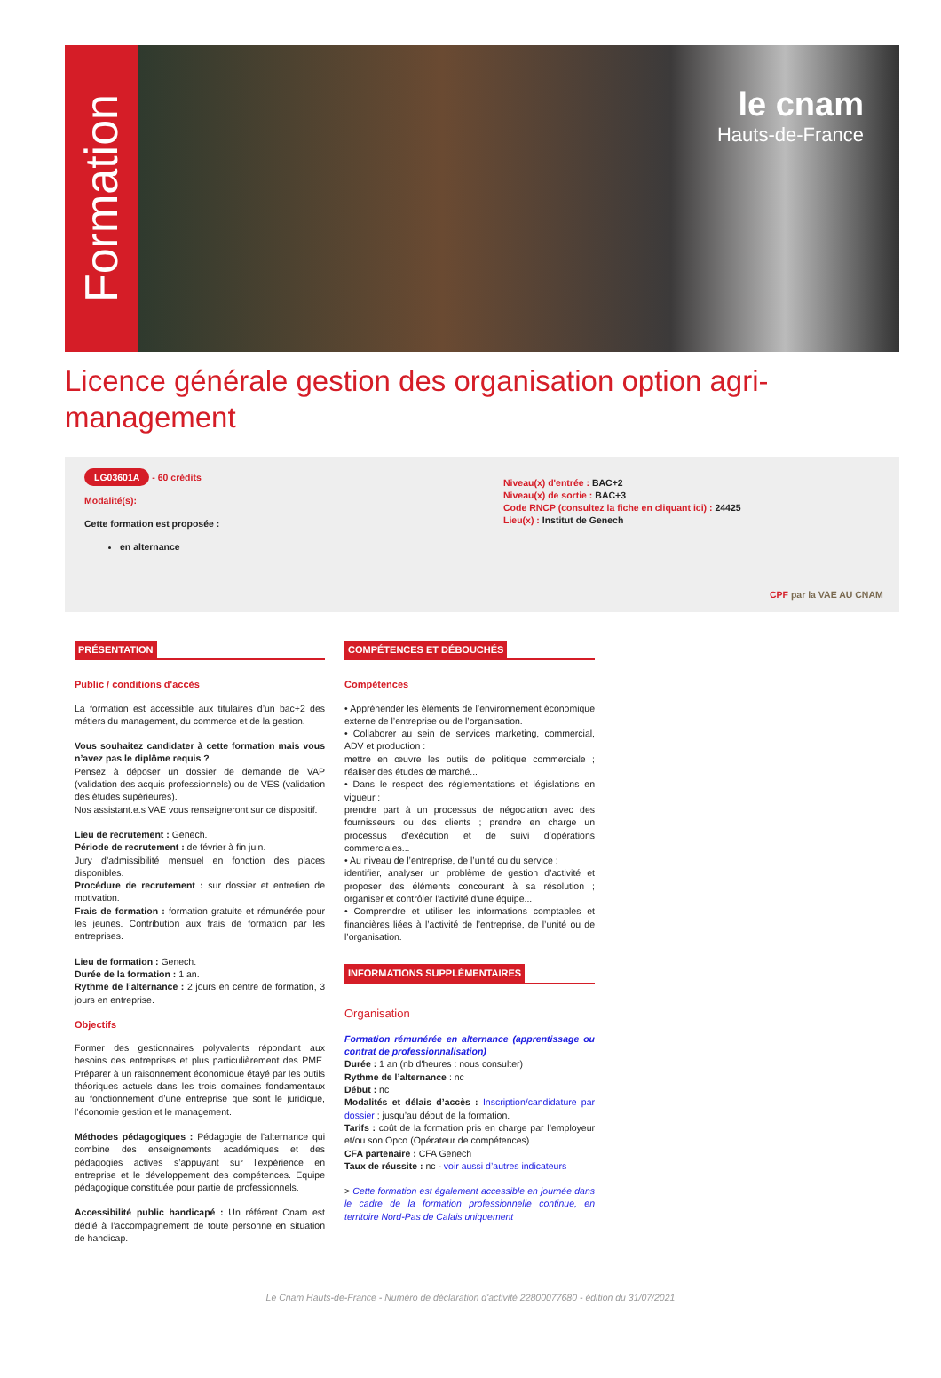Formation
le cnam
Hauts-de-France
Licence générale gestion des organisation option agri-management
LG03601A - 60 crédits
Modalité(s):
Cette formation est proposée :
en alternance
Niveau(x) d'entrée : BAC+2
Niveau(x) de sortie : BAC+3
Code RNCP (consultez la fiche en cliquant ici) : 24425
Lieu(x) : Institut de Genech
CPF par la VAE AU CNAM
PRÉSENTATION
Public / conditions d'accès
La formation est accessible aux titulaires d’un bac+2 des métiers du management, du commerce et de la gestion.
Vous souhaitez candidater à cette formation mais vous n’avez pas le diplôme requis ?
Pensez à déposer un dossier de demande de VAP (validation des acquis professionnels) ou de VES (validation des études supérieures).
Nos assistant.e.s VAE vous renseigneront sur ce dispositif.
Lieu de recrutement : Genech.
Période de recrutement : de février à fin juin.
Jury d’admissibilité mensuel en fonction des places disponibles.
Procédure de recrutement : sur dossier et entretien de motivation.
Frais de formation : formation gratuite et rémunérée pour les jeunes. Contribution aux frais de formation par les entreprises.
Lieu de formation : Genech.
Durée de la formation : 1 an.
Rythme de l’alternance : 2 jours en centre de formation, 3 jours en entreprise.
Objectifs
Former des gestionnaires polyvalents répondant aux besoins des entreprises et plus particulièrement des PME. Préparer à un raisonnement économique étayé par les outils théoriques actuels dans les trois domaines fondamentaux au fonctionnement d’une entreprise que sont le juridique, l’économie gestion et le management.
Méthodes pédagogiques : Pédagogie de l'alternance qui combine des enseignements académiques et des pédagogies actives s’appuyant sur l'expérience en entreprise et le développement des compétences. Equipe pédagogique constituée pour partie de professionnels.
Accessibilité public handicapé : Un référent Cnam est dédié à l’accompagnement de toute personne en situation de handicap.
COMPÉTENCES ET DÉBOUCHÉS
Compétences
• Appréhender les éléments de l’environnement économique externe de l’entreprise ou de l’organisation.
• Collaborer au sein de services marketing, commercial, ADV et production :
mettre en œuvre les outils de politique commerciale ; réaliser des études de marché...
• Dans le respect des réglementations et législations en vigueur :
prendre part à un processus de négociation avec des fournisseurs ou des clients ; prendre en charge un processus d’exécution et de suivi d’opérations commerciales...
• Au niveau de l’entreprise, de l’unité ou du service :
identifier, analyser un problème de gestion d’activité et proposer des éléments concourant à sa résolution ; organiser et contrôler l’activité d’une équipe...
• Comprendre et utiliser les informations comptables et financières liées à l’activité de l’entreprise, de l’unité ou de l’organisation.
INFORMATIONS SUPPLÉMENTAIRES
Organisation
Formation rémunérée en alternance (apprentissage ou contrat de professionnalisation)
Durée : 1 an (nb d'heures : nous consulter)
Rythme de l’alternance : nc
Début : nc
Modalités et délais d’accès : Inscription/candidature par dossier ; jusqu’au début de la formation.
Tarifs : coût de la formation pris en charge par l’employeur et/ou son Opco (Opérateur de compétences)
CFA partenaire : CFA Genech
Taux de réussite : nc - voir aussi d’autres indicateurs
> Cette formation est également accessible en journée dans le cadre de la formation professionnelle continue, en territoire Nord-Pas de Calais uniquement
Le Cnam Hauts-de-France - Numéro de déclaration d'activité 22800077680 - édition du 31/07/2021